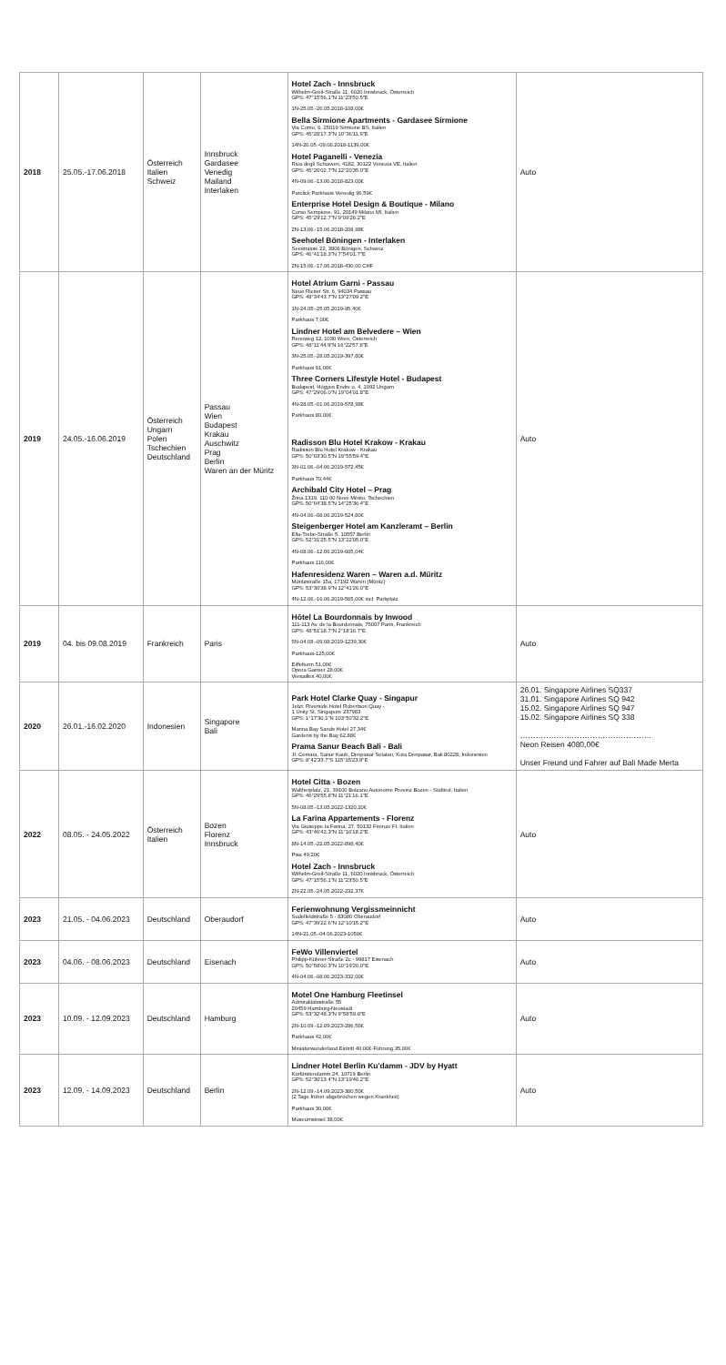| 2018 | 25.05.-17.06.2018 | Österreich Italien Schweiz | Innsbruck Gardasee Venedig Mailand Interlaken | Hotel Zach - Innsbruck Wilhelm-Greil-Straße 11, 6020 Innsbruck, Österreich GPS: 47°15'56.1"N 11°23'50.5"E 1N-25.05.-26.05.2018-108,00€ Bella Sirmione Apartments - Gardasee Sirmione Via Como, 6, 25019 Sirmione BS, Italien GPS: 45°28'17.3"N 10°36'11.9"E 14N-26.05.-09.06.2018-1139,00€ Hotel Paganelli - Venezia Riva degli Schiavoni, 4182, 30122 Venezia VE, Italien GPS: 45°26'02.7"N 12°20'35.0"E 4N-09.06.-13.06.2018-823,00€ Parclick Parkhaus Venedig 96,59€ Enterprise Hotel Design & Boutique - Milano Corso Sempione, 91, 20149 Milano MI, Italien GPS: 45°29'12.7"N 9°09'26.2"E 2N-13.06.-15.06.2018-208,98€ Seehotel Böningen - Interlaken Seestrasse 22, 3806 Bönigen, Schweiz GPS: 46°41'18.3"N 7°54'01.7"E 2N-15.06.-17.06.2018-430,00 CHF | Auto |
| 2019 | 24.05.-16.06.2019 | Österreich Ungarn Polen Tschechien Deutschland | Passau Wien Budapest Krakau Auschwitz Prag Berlin Waren an der Müritz | Hotel Atrium Garni - Passau Neue Rieser Str. 6, 94034 Passau GPS: 48°34'43.7"N 13°27'09.2"E 1N-24.05.-25.05.2019-95,40€ Parkhaus 7,00€ Lindner Hotel am Belvedere – Wien Rennweg 12, 1030 Wien, Österreich GPS: 48°11'44.9"N 16°22'57.8"E 3N-25.05.-28.05.2019-397,80€ Parkhaus 81,00€ Three Corners Lifestyle Hotel - Budapest Budapest, Hőgyes Endre u. 4, 1092 Ungarn GPS: 47°29'06.0"N 19°04'01.8"E 4N-28.05.-01.06.2019-578,98€ Parkhaus 80,00€ Radisson Blu Hotel Krakow - Krakau Radisson Blu Hotel Krakow - Krakau GPS: 50°03'30.5"N 19°55'59.4"E 3N-01.06.-04.06.2019-572,45€ Parkhaus 70,44€ Archibald City Hotel – Prag Žitná 1319, 110 00 Nové Město, Tschechien GPS: 50°04'38.5"N 14°25'36.4"E 4N-04.06.-08.06.2019-524,80€ Steigenberger Hotel am Kanzleramt – Berlin Ella-Trebe-Straße 5, 10557 Berlin GPS: 52°31'25.5"N 13°22'05.0"E 4N-08.06.-12.06.2019-605,04€ Parkhaus 116,00€ Hafenresidenz Waren – Waren a.d. Müritz Müritzstraße 15a, 17192 Waren (Müritz) GPS: 53°30'38.9"N 12°41'26.0"E 4N-12.06.-16.06.2019-565,00€ incl. Parkplatz | Auto |
| 2019 | 04. bis 09.08.2019 | Frankreich | Paris | Hôtel La Bourdonnais by Inwood 111-113 Av. de la Bourdonnais, 75007 Paris, Frankreich GPS: 48°51'18.7"N 2°18'16.7"E 5N-04.08.-09.08.2019-1239,30€ Parkhaus-125,00€ Eiffelturm 51,00€ Opera Garnier 28,00€ Versailles 40,00€ | Auto |
| 2020 | 26.01.-16.02.2020 | Indonesien | Singapore Bali | Park Hotel Clarke Quay - Singapur Jetzt: Riverside Hotel Robertson Quay - 1 Unity St, Singapore 237983 GPS: 1°17'30.1"N 103°50'32.2"E Marina Bay Sands Hotel 27,34€ Gardens by the Bay 62,88€ Prama Sanur Beach Bali - Bali Jl. Cemara, Sanur Kauh, Denpasar Selatan, Kota Denpasar, Bali 80228, Indonesien GPS: 8°42'33.7"S 115°15'23.9"E | 26.01. Singapore Airlines SQ337 31.01. Singapore Airlines SQ 942 15.02. Singapore Airlines SQ 947 15.02. Singapore Airlines SQ 338 …………………………………………… Neon Reisen 4080,00€ Unser Freund und Fahrer auf Bali Made Merta |
| 2022 | 08.05. - 24.05.2022 | Österreich Italien | Bozen Florenz Innsbruck | Hotel Citta - Bozen Waltherplatz, 21, 39100 Bolzano Autonome Provinz Bozen - Südtirol, Italien GPS: 46°29'55.8"N 11°21'16.1"E 5N-08.05.-13.05.2022-1320,20€ La Farina Appartements - Florenz Via Giuseppe la Farina, 27, 50132 Firenze FI, Italien GPS: 43°46'42.3"N 11°16'18.2"E 8N-14.05.-22.05.2022-898,40€ Pisa 49,20€ Hotel Zach - Innsbruck Wilhelm-Greil-Straße 11, 6020 Innsbruck, Österreich GPS: 47°15'56.1"N 11°23'50.5"E 2N-22.05.-24.05.2022-232,37€ | Auto |
| 2023 | 21.05. - 04.06.2023 | Deutschland | Oberaudorf | Ferienwohnung Vergissmeinnicht Sudelfeldstraße 5 - 83080 Oberaudorf GPS: 47°39'22.6"N 12°10'15.2"E 14N-21.05.-04.06.2023-1050€ | Auto |
| 2023 | 04.06. - 08.06.2023 | Deutschland | Eisenach | FeWo Villenviertel Philipp-Kühner-Straße 2c - 99817 Eisenach GPS: 50°58'00.3"N 10°19'20.0"E 4N-04.06.-08.06.2023-332,00€ | Auto |
| 2023 | 10.09. - 12.09.2023 | Deutschland | Hamburg | Motel One Hamburg Fleetinsel Admiralitätsstraße 55 20459 Hamburg-Neustadt GPS: 53°32'48.3"N 9°58'59.0"E 2N-10.09.-12.09.2023-286,56€ Parkhaus 42,00€ Miniaturwunderland Eintritt 40,00€-Führung 35,00€ | Auto |
| 2023 | 12.09. - 14.09.2023 | Deutschland | Berlin | Lindner Hotel Berlin Ku'damm - JDV by Hyatt Kurfürstendamm 24, 10719 Berlin GPS: 52°30'13.4"N 13°19'46.2"E 2N-12.09.-14.09.2023-380,50€ (2 Tage früher abgebrochen wegen Krankheit) Parkhaus 30,00€ Museumsinsel 38,00€ | Auto |